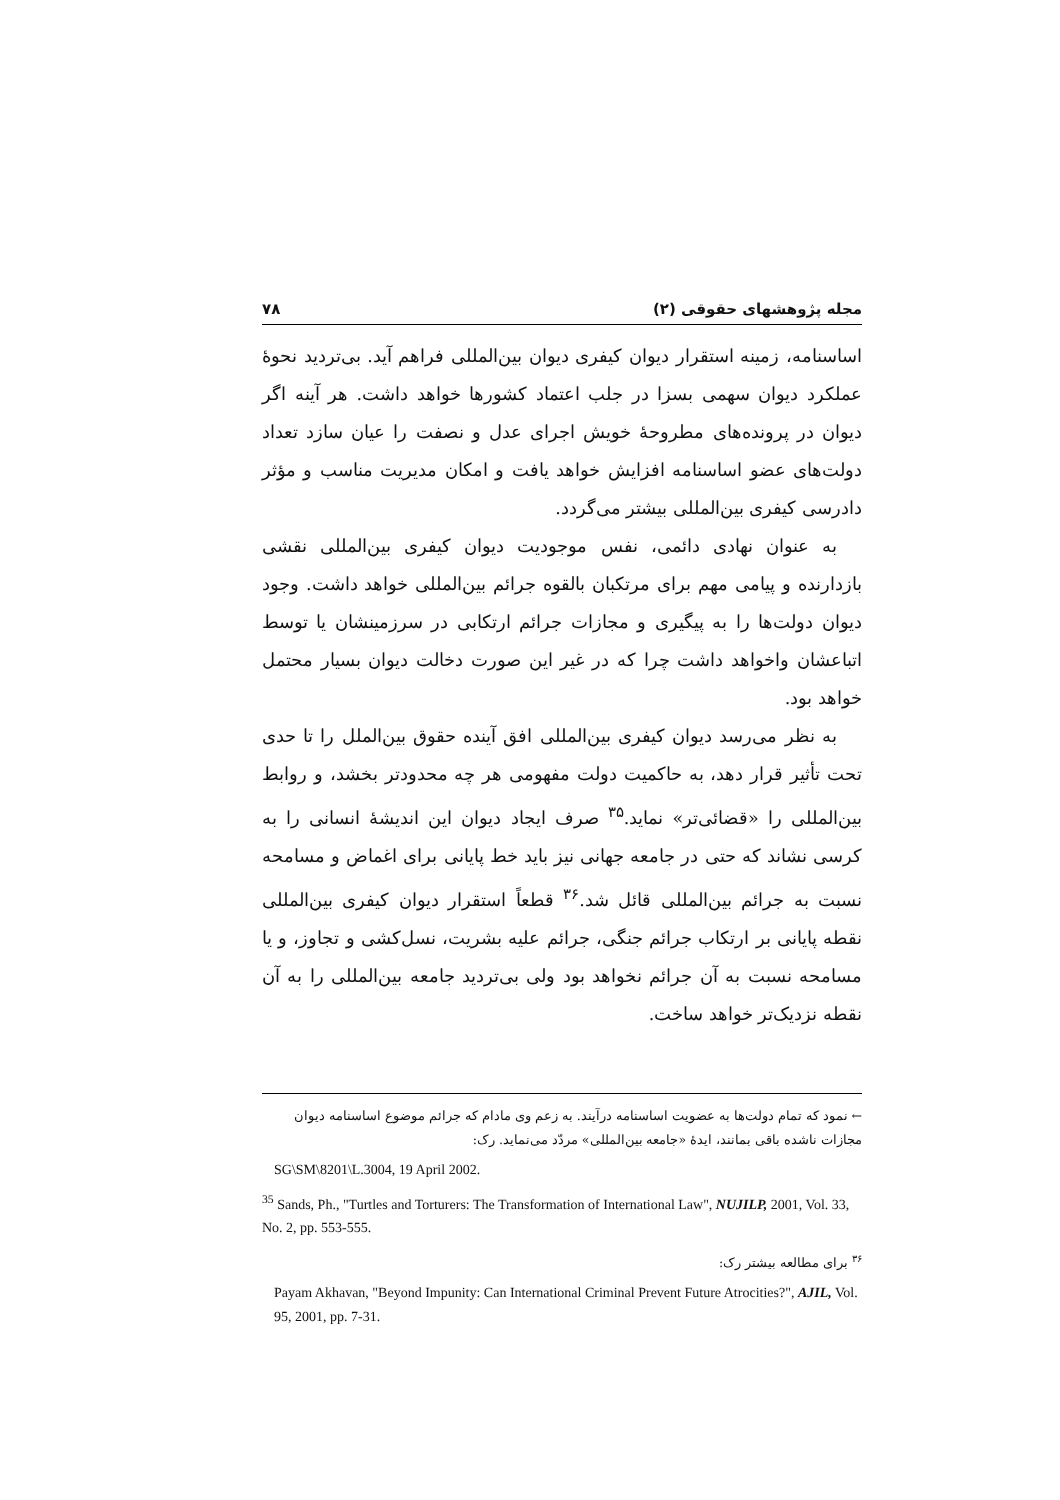مجله پژوهشهای حقوقی (۲) ۷۸
اساسنامه، زمینه استقرار دیوان کیفری دیوان بین‌المللی فراهم آید. بی‌تردید نحوهٔ عملکرد دیوان سهمی بسزا در جلب اعتماد کشورها خواهد داشت. هر آینه اگر دیوان در پرونده‌های مطروحهٔ خویش اجرای عدل و نصفت را عیان سازد تعداد دولت‌های عضو اساسنامه افزایش خواهد یافت و امکان مدیریت مناسب و مؤثر دادرسی کیفری بین‌المللی بیشتر می‌گردد.
به عنوان نهادی دائمی، نفس موجودیت دیوان کیفری بین‌المللی نقشی بازدارنده و پیامی مهم برای مرتکبان بالقوه جرائم بین‌المللی خواهد داشت. وجود دیوان دولت‌ها را به پیگیری و مجازات جرائم ارتکابی در سرزمینشان یا توسط اتباعشان واخواهد داشت چرا که در غیر این صورت دخالت دیوان بسیار محتمل خواهد بود.
به نظر می‌رسد دیوان کیفری بین‌المللی افق آینده حقوق بین‌الملل را تا حدی تحت تأثیر قرار دهد، به حاکمیت دولت مفهومی هر چه محدودتر بخشد، و روابط بین‌المللی را «قضائی‌تر» نماید.<sup>۳۵</sup> صرف ایجاد دیوان این اندیشهٔ انسانی را به کرسی نشاند که حتی در جامعه جهانی نیز باید خط پایانی برای اغماض و مسامحه نسبت به جرائم بین‌المللی قائل شد.<sup>۳۶</sup> قطعاً استقرار دیوان کیفری بین‌المللی نقطه پایانی بر ارتکاب جرائم جنگی، جرائم علیه بشریت، نسل‌کشی و تجاوز، و یا مسامحه نسبت به آن جرائم نخواهد بود ولی بی‌تردید جامعه بین‌المللی را به آن نقطه نزدیک‌تر خواهد ساخت.
← نمود که تمام دولت‌ها به عضویت اساسنامه درآیند. به زعم وی مادام که جرائم موضوع اساسنامه دیوان مجازات ناشده باقی بمانند، ایدهٔ «جامعه بین‌المللی» مردّد می‌نماید. رک:
SG\SM\8201\L.3004, 19 April 2002.
<sup>35</sup> Sands, Ph., "Turtles and Torturers: The Transformation of International Law", NUJILP, 2001, Vol. 33, No. 2, pp. 553-555.
<sup>۳۶</sup> برای مطالعه بیشتر رک:
Payam Akhavan, "Beyond Impunity: Can International Criminal Prevent Future Atrocities?", AJIL, Vol. 95, 2001, pp. 7-31.